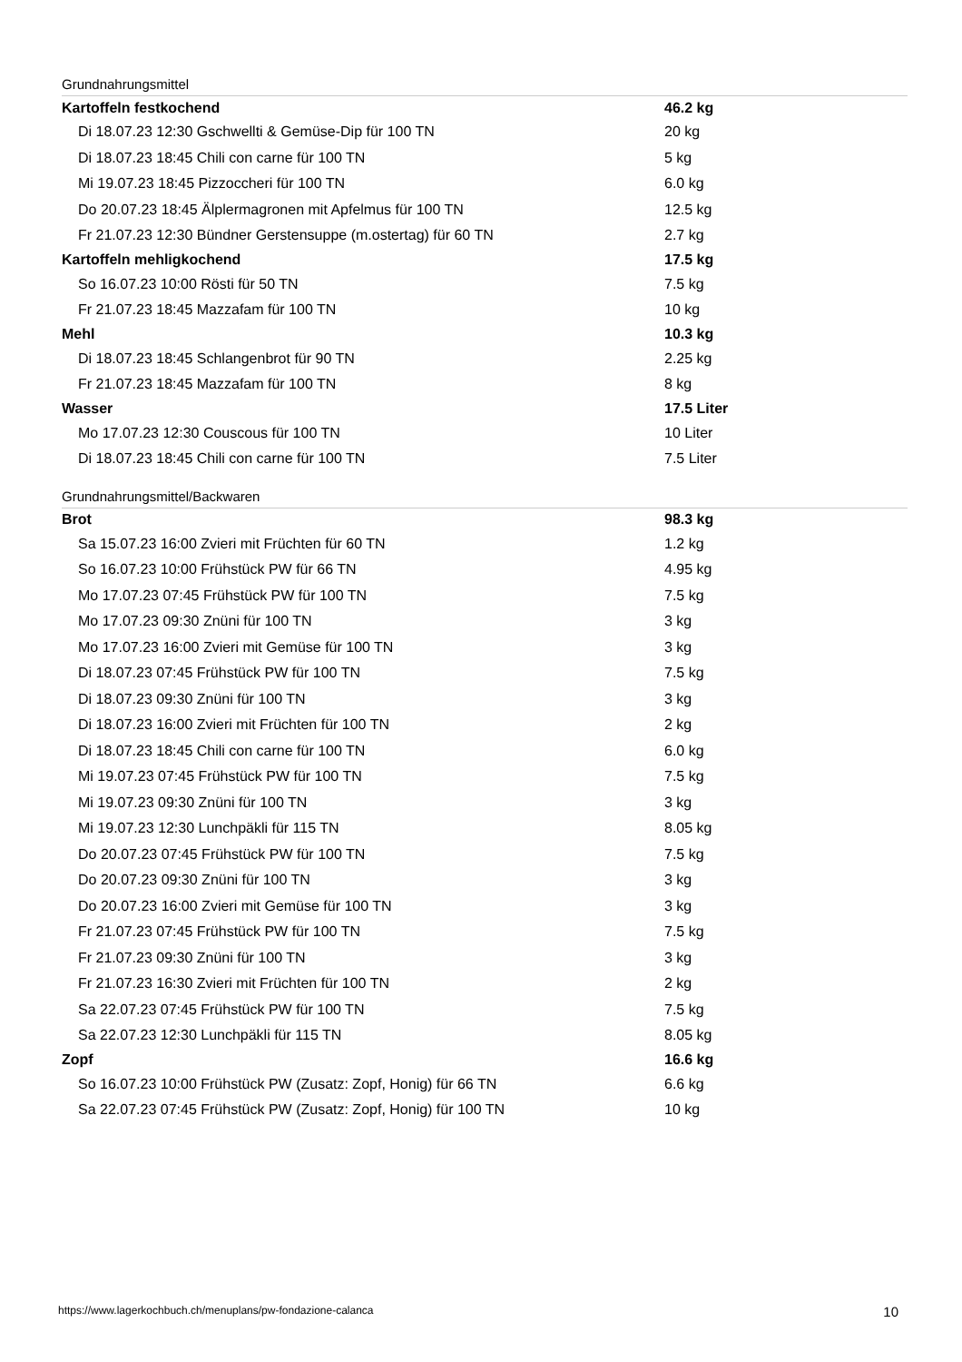Grundnahrungsmittel
| Kartoffeln festkochend | 46.2 kg |
| Di 18.07.23 12:30 Gschwellti & Gemüse-Dip für 100 TN | 20 kg |
| Di 18.07.23 18:45 Chili con carne für 100 TN | 5 kg |
| Mi 19.07.23 18:45 Pizzoccheri für 100 TN | 6.0 kg |
| Do 20.07.23 18:45 Älplermagronen mit Apfelmus für 100 TN | 12.5 kg |
| Fr 21.07.23 12:30 Bündner Gerstensuppe (m.ostertag) für 60 TN | 2.7 kg |
| Kartoffeln mehligkochend | 17.5 kg |
| So 16.07.23 10:00 Rösti für 50 TN | 7.5 kg |
| Fr 21.07.23 18:45 Mazzafam für 100 TN | 10 kg |
| Mehl | 10.3 kg |
| Di 18.07.23 18:45 Schlangenbrot für 90 TN | 2.25 kg |
| Fr 21.07.23 18:45 Mazzafam für 100 TN | 8 kg |
| Wasser | 17.5 Liter |
| Mo 17.07.23 12:30 Couscous für 100 TN | 10 Liter |
| Di 18.07.23 18:45 Chili con carne für 100 TN | 7.5 Liter |
Grundnahrungsmittel/Backwaren
| Brot | 98.3 kg |
| Sa 15.07.23 16:00 Zvieri mit Früchten für 60 TN | 1.2 kg |
| So 16.07.23 10:00 Frühstück PW für 66 TN | 4.95 kg |
| Mo 17.07.23 07:45 Frühstück PW für 100 TN | 7.5 kg |
| Mo 17.07.23 09:30 Znüni für 100 TN | 3 kg |
| Mo 17.07.23 16:00 Zvieri mit Gemüse für 100 TN | 3 kg |
| Di 18.07.23 07:45 Frühstück PW für 100 TN | 7.5 kg |
| Di 18.07.23 09:30 Znüni für 100 TN | 3 kg |
| Di 18.07.23 16:00 Zvieri mit Früchten für 100 TN | 2 kg |
| Di 18.07.23 18:45 Chili con carne für 100 TN | 6.0 kg |
| Mi 19.07.23 07:45 Frühstück PW für 100 TN | 7.5 kg |
| Mi 19.07.23 09:30 Znüni für 100 TN | 3 kg |
| Mi 19.07.23 12:30 Lunchpäkli für 115 TN | 8.05 kg |
| Do 20.07.23 07:45 Frühstück PW für 100 TN | 7.5 kg |
| Do 20.07.23 09:30 Znüni für 100 TN | 3 kg |
| Do 20.07.23 16:00 Zvieri mit Gemüse für 100 TN | 3 kg |
| Fr 21.07.23 07:45 Frühstück PW für 100 TN | 7.5 kg |
| Fr 21.07.23 09:30 Znüni für 100 TN | 3 kg |
| Fr 21.07.23 16:30 Zvieri mit Früchten für 100 TN | 2 kg |
| Sa 22.07.23 07:45 Frühstück PW für 100 TN | 7.5 kg |
| Sa 22.07.23 12:30 Lunchpäkli für 115 TN | 8.05 kg |
| Zopf | 16.6 kg |
| So 16.07.23 10:00 Frühstück PW (Zusatz: Zopf, Honig) für 66 TN | 6.6 kg |
| Sa 22.07.23 07:45 Frühstück PW (Zusatz: Zopf, Honig) für 100 TN | 10 kg |
https://www.lagerkochbuch.ch/menuplans/pw-fondazione-calanca 10